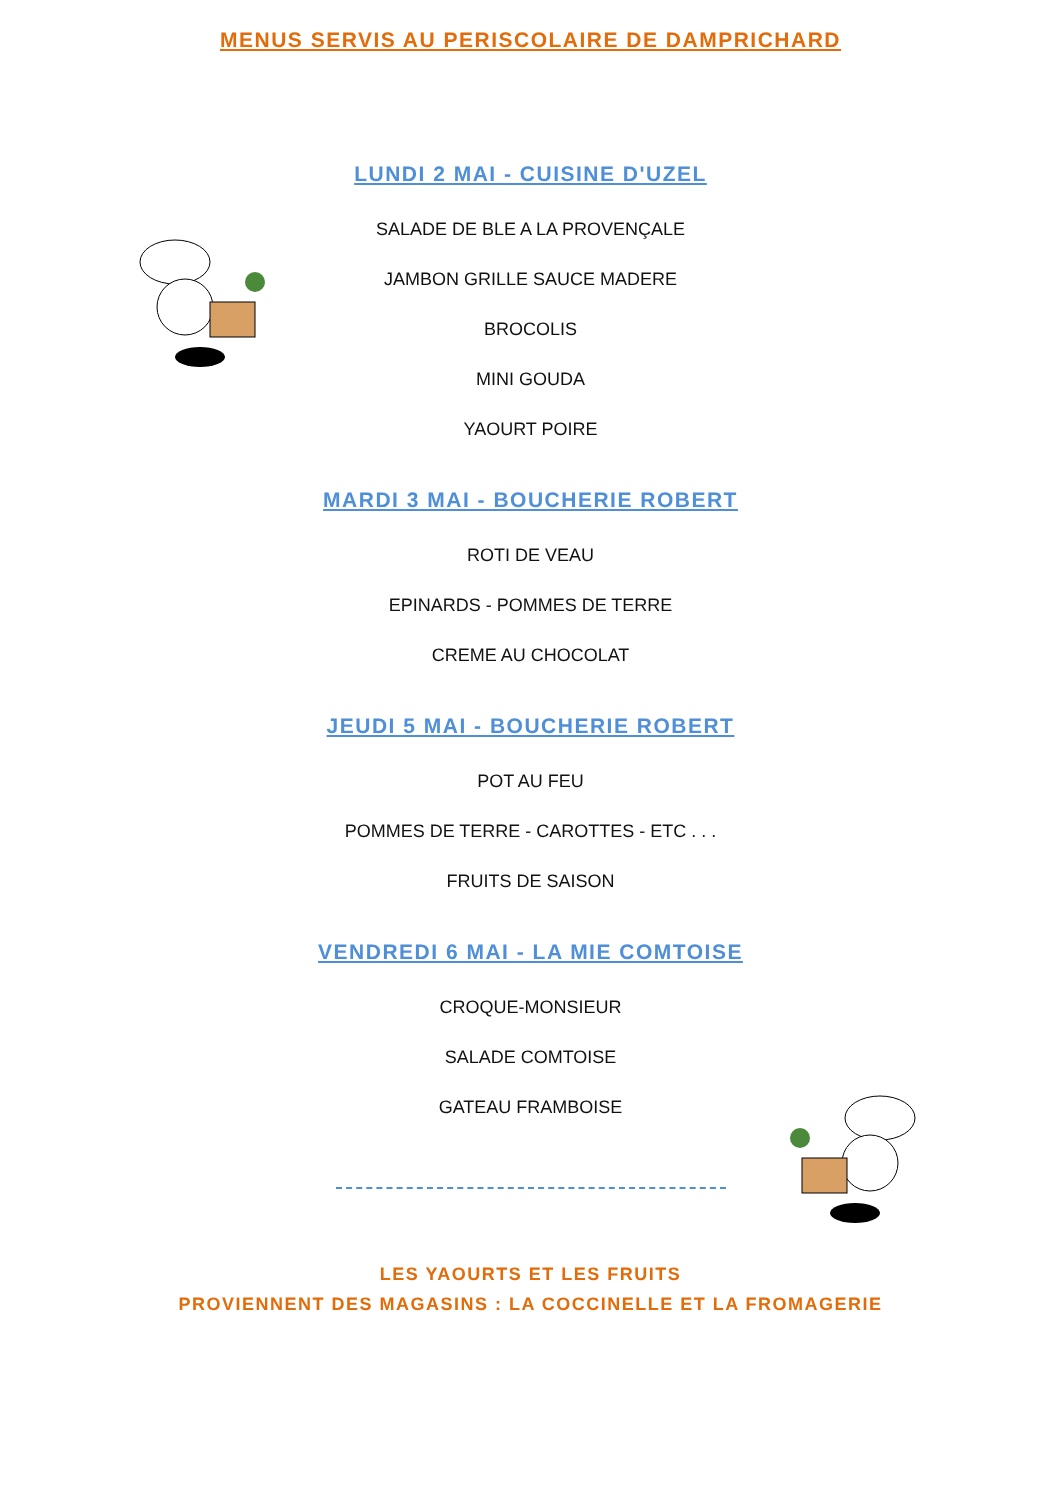MENUS SERVIS AU PERISCOLAIRE DE DAMPRICHARD
LUNDI 2 MAI - CUISINE D'UZEL
SALADE DE BLE A LA PROVENÇALE
JAMBON GRILLE SAUCE MADERE
BROCOLIS
MINI GOUDA
YAOURT POIRE
MARDI 3 MAI - BOUCHERIE ROBERT
ROTI DE VEAU
EPINARDS - POMMES DE TERRE
CREME AU CHOCOLAT
JEUDI 5 MAI - BOUCHERIE ROBERT
POT AU FEU
POMMES DE TERRE - CAROTTES - ETC . . .
FRUITS DE SAISON
VENDREDI 6 MAI - LA MIE COMTOISE
CROQUE-MONSIEUR
SALADE COMTOISE
GATEAU FRAMBOISE
LES YAOURTS ET LES FRUITS
PROVIENNENT DES MAGASINS : LA COCCINELLE ET LA FROMAGERIE